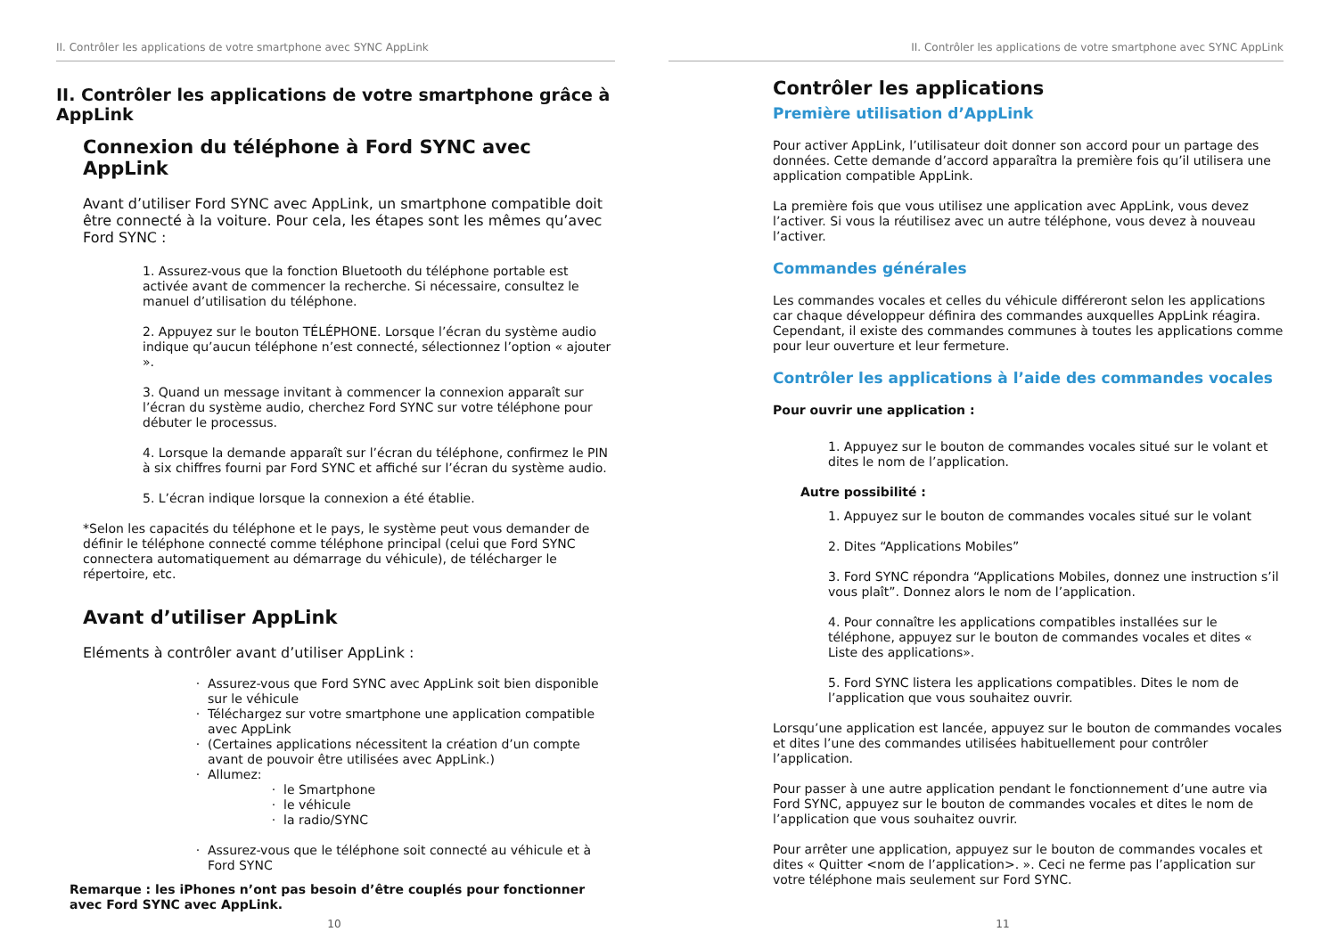II. Contrôler les applications de votre smartphone avec SYNC AppLink
II. Contrôler les applications de votre smartphone grâce à AppLink
Connexion du téléphone à Ford SYNC avec AppLink
Avant d’utiliser Ford SYNC avec AppLink, un smartphone compatible doit être connecté à la voiture. Pour cela, les étapes sont les mêmes qu’avec Ford SYNC :
1. Assurez-vous que la fonction Bluetooth du téléphone portable est activée avant de commencer la recherche. Si nécessaire, consultez le manuel d’utilisation du téléphone.
2. Appuyez sur le bouton TÉLÉPHONE. Lorsque l’écran du système audio indique qu’aucun téléphone n’est connecté, sélectionnez l’option « ajouter ».
3. Quand un message invitant à commencer la connexion apparaît sur l’écran du système audio, cherchez Ford SYNC sur votre téléphone pour débuter le processus.
4. Lorsque la demande apparaît sur l’écran du téléphone, confirmez le PIN à six chiffres fourni par Ford SYNC et affiché sur l’écran du système audio.
5. L’écran indique lorsque la connexion a été établie.
*Selon les capacités du téléphone et le pays, le système peut vous demander de définir le téléphone connecté comme téléphone principal (celui que Ford SYNC connectera automatiquement au démarrage du véhicule), de télécharger le répertoire, etc.
Avant d’utiliser AppLink
Eléments à contrôler avant d’utiliser AppLink :
Assurez-vous que Ford SYNC avec AppLink soit bien disponible sur le véhicule
Téléchargez sur votre smartphone une application compatible avec AppLink
(Certaines applications nécessitent la création d’un compte avant de pouvoir être utilisées avec AppLink.)
Allumez:
le Smartphone
le véhicule
la radio/SYNC
Assurez-vous que le téléphone soit connecté au véhicule et à Ford SYNC
Remarque : les iPhones n’ont pas besoin d’être couplés pour fonctionner avec Ford SYNC avec AppLink.
10
II. Contrôler les applications de votre smartphone avec SYNC AppLink
Contrôler les applications
Première utilisation d’AppLink
Pour activer AppLink, l’utilisateur doit donner son accord pour un partage des données. Cette demande d’accord apparaîtra la première fois qu’il utilisera une application compatible AppLink.
La première fois que vous utilisez une application avec AppLink, vous devez l’activer. Si vous la réutilisez avec un autre téléphone, vous devez à nouveau l’activer.
Commandes générales
Les commandes vocales et celles du véhicule différeront selon les applications car chaque développeur définira des commandes auxquelles AppLink réagira. Cependant, il existe des commandes communes à toutes les applications comme pour leur ouverture et leur fermeture.
Contrôler les applications à l’aide des commandes vocales
Pour ouvrir une application :
1. Appuyez sur le bouton de commandes vocales situé sur le volant et dites le nom de l’application.
Autre possibilité :
1. Appuyez sur le bouton de commandes vocales situé sur le volant
2. Dites “Applications Mobiles”
3. Ford SYNC répondra “Applications Mobiles, donnez une instruction s’il vous plaît”. Donnez alors le nom de l’application.
4. Pour connaître les applications compatibles installées sur le téléphone, appuyez sur le bouton de commandes vocales et dites « Liste des applications».
5. Ford SYNC listera les applications compatibles. Dites le nom de l’application que vous souhaitez ouvrir.
Lorsqu’une application est lancée, appuyez sur le bouton de commandes vocales et dites l’une des commandes utilisées habituellement pour contrôler l’application.
Pour passer à une autre application pendant le fonctionnement d’une autre via Ford SYNC, appuyez sur le bouton de commandes vocales et dites le nom de l’application que vous souhaitez ouvrir.
Pour arrêter une application, appuyez sur le bouton de commandes vocales et dites « Quitter <nom de l’application>. ». Ceci ne ferme pas l’application sur votre téléphone mais seulement sur Ford SYNC.
11